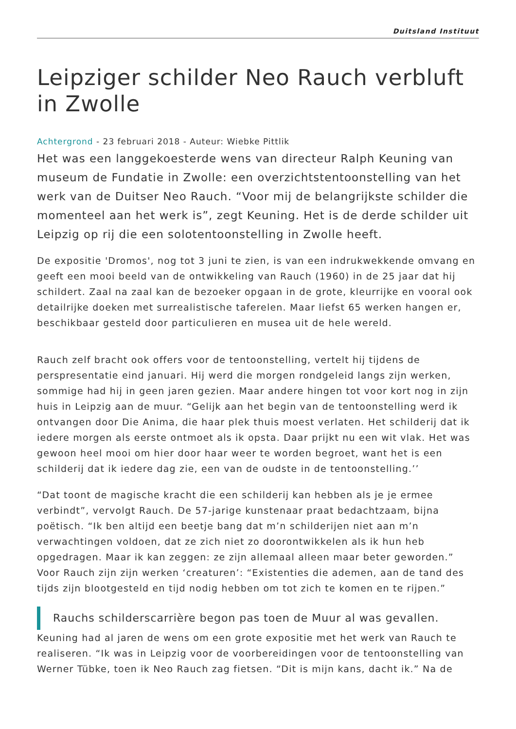Duitsland Instituut
Leipziger schilder Neo Rauch verbluft in Zwolle
Achtergrond - 23 februari 2018 - Auteur: Wiebke Pittlik
Het was een langgekoesterde wens van directeur Ralph Keuning van museum de Fundatie in Zwolle: een overzichtstentoonstelling van het werk van de Duitser Neo Rauch. “Voor mij de belangrijkste schilder die momenteel aan het werk is”, zegt Keuning. Het is de derde schilder uit Leipzig op rij die een solotentoonstelling in Zwolle heeft.
De expositie 'Dromos', nog tot 3 juni te zien, is van een indrukwekkende omvang en geeft een mooi beeld van de ontwikkeling van Rauch (1960) in de 25 jaar dat hij schildert. Zaal na zaal kan de bezoeker opgaan in de grote, kleurrijke en vooral ook detailrijke doeken met surrealistische taferelen. Maar liefst 65 werken hangen er, beschikbaar gesteld door particulieren en musea uit de hele wereld.
Rauch zelf bracht ook offers voor de tentoonstelling, vertelt hij tijdens de perspresentatie eind januari. Hij werd die morgen rondgeleid langs zijn werken, sommige had hij in geen jaren gezien. Maar andere hingen tot voor kort nog in zijn huis in Leipzig aan de muur. “Gelijk aan het begin van de tentoonstelling werd ik ontvangen door Die Anima, die haar plek thuis moest verlaten. Het schilderij dat ik iedere morgen als eerste ontmoet als ik opsta. Daar prijkt nu een wit vlak. Het was gewoon heel mooi om hier door haar weer te worden begroet, want het is een schilderij dat ik iedere dag zie, een van de oudste in de tentoonstelling.’’
“Dat toont de magische kracht die een schilderij kan hebben als je je ermee verbindt”, vervolgt Rauch. De 57-jarige kunstenaar praat bedachtzaam, bijna poëtisch. “Ik ben altijd een beetje bang dat m’n schilderijen niet aan m’n verwachtingen voldoen, dat ze zich niet zo doorontwikkelen als ik hun heb opgedragen. Maar ik kan zeggen: ze zijn allemaal alleen maar beter geworden.” Voor Rauch zijn zijn werken ‘creaturen’: “Existenties die ademen, aan de tand des tijds zijn blootgesteld en tijd nodig hebben om tot zich te komen en te rijpen.”
Rauchs schilderscarrière begon pas toen de Muur al was gevallen.
Keuning had al jaren de wens om een grote expositie met het werk van Rauch te realiseren. “Ik was in Leipzig voor de voorbereidingen voor de tentoonstelling van Werner Tübke, toen ik Neo Rauch zag fietsen. “Dit is mijn kans, dacht ik.” Na de